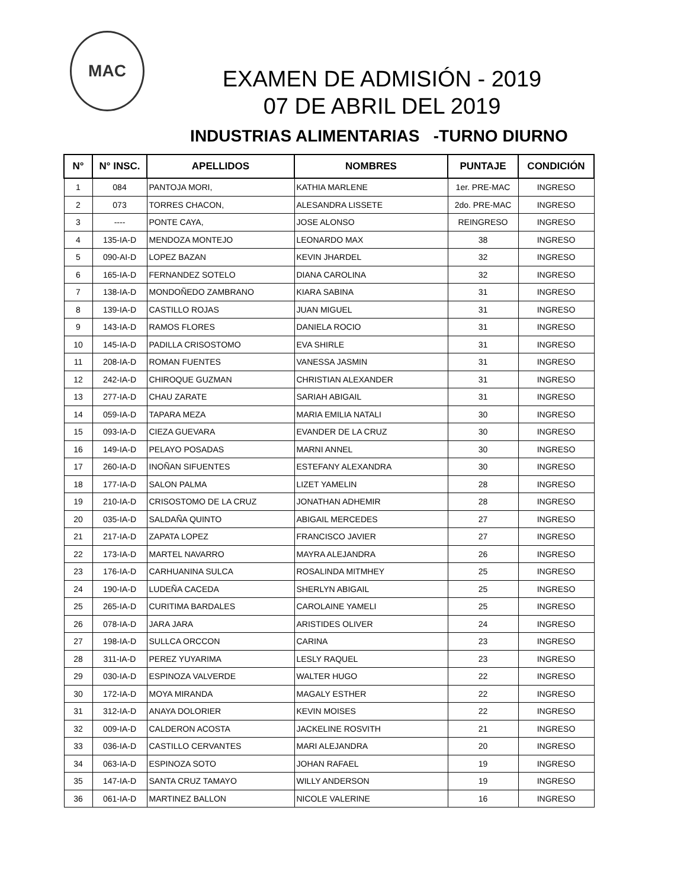MAC
EXAMEN DE ADMISIÓN - 2019
07 DE ABRIL DEL 2019
INDUSTRIAS ALIMENTARIAS -TURNO DIURNO
| N° | N° INSC. | APELLIDOS | NOMBRES | PUNTAJE | CONDICIÓN |
| --- | --- | --- | --- | --- | --- |
| 1 | 084 | PANTOJA MORI, | KATHIA MARLENE | 1er. PRE-MAC | INGRESO |
| 2 | 073 | TORRES CHACON, | ALESANDRA LISSETE | 2do. PRE-MAC | INGRESO |
| 3 | ---- | PONTE CAYA, | JOSE ALONSO | REINGRESO | INGRESO |
| 4 | 135-IA-D | MENDOZA MONTEJO | LEONARDO MAX | 38 | INGRESO |
| 5 | 090-AI-D | LOPEZ BAZAN | KEVIN JHARDEL | 32 | INGRESO |
| 6 | 165-IA-D | FERNANDEZ SOTELO | DIANA CAROLINA | 32 | INGRESO |
| 7 | 138-IA-D | MONDOÑEDO ZAMBRANO | KIARA SABINA | 31 | INGRESO |
| 8 | 139-IA-D | CASTILLO ROJAS | JUAN MIGUEL | 31 | INGRESO |
| 9 | 143-IA-D | RAMOS FLORES | DANIELA ROCIO | 31 | INGRESO |
| 10 | 145-IA-D | PADILLA CRISOSTOMO | EVA SHIRLE | 31 | INGRESO |
| 11 | 208-IA-D | ROMAN FUENTES | VANESSA JASMIN | 31 | INGRESO |
| 12 | 242-IA-D | CHIROQUE GUZMAN | CHRISTIAN ALEXANDER | 31 | INGRESO |
| 13 | 277-IA-D | CHAU ZARATE | SARIAH ABIGAIL | 31 | INGRESO |
| 14 | 059-IA-D | TAPARA MEZA | MARIA EMILIA NATALI | 30 | INGRESO |
| 15 | 093-IA-D | CIEZA GUEVARA | EVANDER DE LA CRUZ | 30 | INGRESO |
| 16 | 149-IA-D | PELAYO POSADAS | MARNI ANNEL | 30 | INGRESO |
| 17 | 260-IA-D | INOÑAN SIFUENTES | ESTEFANY ALEXANDRA | 30 | INGRESO |
| 18 | 177-IA-D | SALON PALMA | LIZET YAMELIN | 28 | INGRESO |
| 19 | 210-IA-D | CRISOSTOMO DE LA CRUZ | JONATHAN ADHEMIR | 28 | INGRESO |
| 20 | 035-IA-D | SALDAÑA QUINTO | ABIGAIL MERCEDES | 27 | INGRESO |
| 21 | 217-IA-D | ZAPATA LOPEZ | FRANCISCO JAVIER | 27 | INGRESO |
| 22 | 173-IA-D | MARTEL NAVARRO | MAYRA ALEJANDRA | 26 | INGRESO |
| 23 | 176-IA-D | CARHUANINA SULCA | ROSALINDA MITMHEY | 25 | INGRESO |
| 24 | 190-IA-D | LUDEÑA CACEDA | SHERLYN ABIGAIL | 25 | INGRESO |
| 25 | 265-IA-D | CURITIMA BARDALES | CAROLAINE YAMELI | 25 | INGRESO |
| 26 | 078-IA-D | JARA JARA | ARISTIDES OLIVER | 24 | INGRESO |
| 27 | 198-IA-D | SULLCA ORCCON | CARINA | 23 | INGRESO |
| 28 | 311-IA-D | PEREZ YUYARIMA | LESLY RAQUEL | 23 | INGRESO |
| 29 | 030-IA-D | ESPINOZA VALVERDE | WALTER HUGO | 22 | INGRESO |
| 30 | 172-IA-D | MOYA MIRANDA | MAGALY ESTHER | 22 | INGRESO |
| 31 | 312-IA-D | ANAYA DOLORIER | KEVIN MOISES | 22 | INGRESO |
| 32 | 009-IA-D | CALDERON ACOSTA | JACKELINE ROSVITH | 21 | INGRESO |
| 33 | 036-IA-D | CASTILLO CERVANTES | MARI ALEJANDRA | 20 | INGRESO |
| 34 | 063-IA-D | ESPINOZA SOTO | JOHAN RAFAEL | 19 | INGRESO |
| 35 | 147-IA-D | SANTA CRUZ TAMAYO | WILLY ANDERSON | 19 | INGRESO |
| 36 | 061-IA-D | MARTINEZ BALLON | NICOLE VALERINE | 16 | INGRESO |